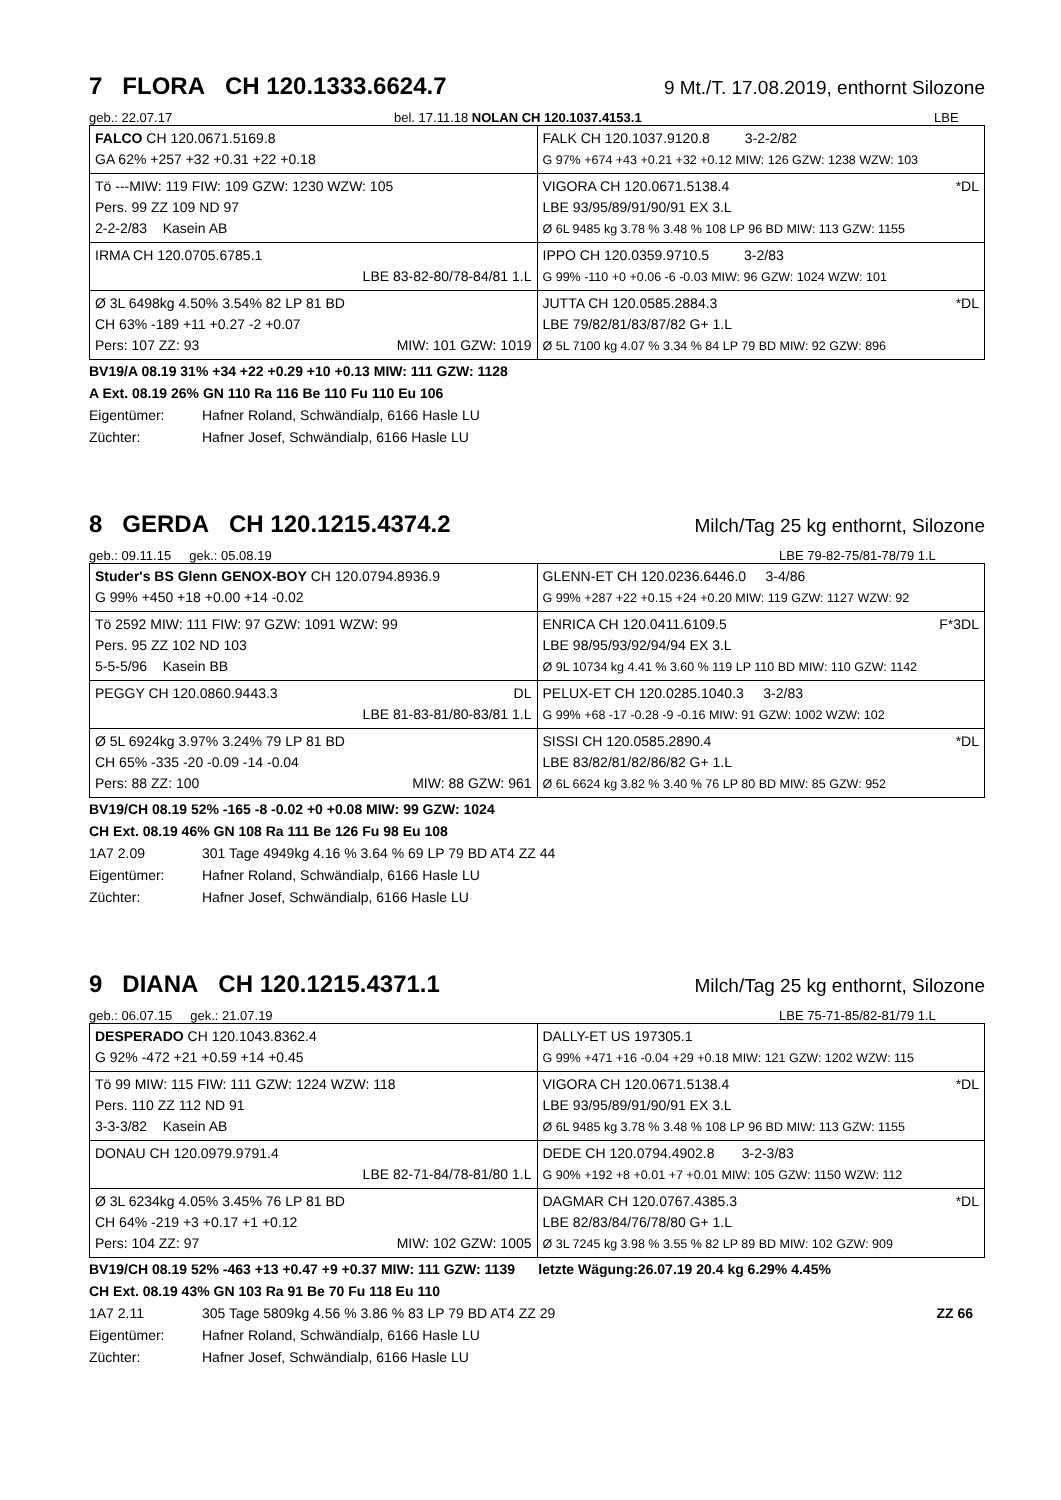7 FLORA CH 120.1333.6624.7
9 Mt./T. 17.08.2019, enthornt Silozone
geb.: 22.07.17 bel. 17.11.18 NOLAN CH 120.1037.4153.1 LBE
| FALCO CH 120.0671.5169.8 GA 62% +257 +32 +0.31 +22 +0.18 | FALK CH 120.1037.9120.8 3-2-2/82 G 97% +674 +43 +0.21 +32 +0.12 MIW: 126 GZW: 1238 WZW: 103 |
| Tö ---MIW: 119 FIW: 109 GZW: 1230 WZW: 105 Pers. 99 ZZ 109 ND 97 2-2-2/83 Kasein AB | VIGORA CH 120.0671.5138.4 *DL LBE 93/95/89/91/90/91 EX 3.L Ø 6L 9485 kg 3.78 % 3.48 % 108 LP 96 BD MIW: 113 GZW: 1155 |
| IRMA CH 120.0705.6785.1 LBE 83-82-80/78-84/81 1.L | IPPO CH 120.0359.9710.5 3-2/83 G 99% -110 +0 +0.06 -6 -0.03 MIW: 96 GZW: 1024 WZW: 101 |
| Ø 3L 6498kg 4.50% 3.54% 82 LP 81 BD CH 63% -189 +11 +0.27 -2 +0.07 Pers: 107 ZZ: 93 MIW: 101 GZW: 1019 | JUTTA CH 120.0585.2884.3 *DL LBE 79/82/81/83/87/82 G+ 1.L Ø 5L 7100 kg 4.07 % 3.34 % 84 LP 79 BD MIW: 92 GZW: 896 |
BV19/A 08.19 31% +34 +22 +0.29 +10 +0.13 MIW: 111 GZW: 1128
A Ext. 08.19 26% GN 110 Ra 116 Be 110 Fu 110 Eu 106
Eigentümer: Hafner Roland, Schwändialp, 6166 Hasle LU
Züchter: Hafner Josef, Schwändialp, 6166 Hasle LU
8 GERDA CH 120.1215.4374.2
Milch/Tag 25 kg enthornt, Silozone
geb.: 09.11.15 gek.: 05.08.19 LBE 79-82-75/81-78/79 1.L
| Studer's BS Glenn GENOX-BOY CH 120.0794.8936.9 G 99% +450 +18 +0.00 +14 -0.02 | GLENN-ET CH 120.0236.6446.0 3-4/86 G 99% +287 +22 +0.15 +24 +0.20 MIW: 119 GZW: 1127 WZW: 92 |
| Tö 2592 MIW: 111 FIW: 97 GZW: 1091 WZW: 99 Pers. 95 ZZ 102 ND 103 5-5-5/96 Kasein BB | ENRICA CH 120.0411.6109.5 F*3DL LBE 98/95/93/92/94/94 EX 3.L Ø 9L 10734 kg 4.41 % 3.60 % 119 LP 110 BD MIW: 110 GZW: 1142 |
| PEGGY CH 120.0860.9443.3 DL LBE 81-83-81/80-83/81 1.L | PELUX-ET CH 120.0285.1040.3 3-2/83 G 99% +68 -17 -0.28 -9 -0.16 MIW: 91 GZW: 1002 WZW: 102 |
| Ø 5L 6924kg 3.97% 3.24% 79 LP 81 BD CH 65% -335 -20 -0.09 -14 -0.04 Pers: 88 ZZ: 100 MIW: 88 GZW: 961 | SISSI CH 120.0585.2890.4 *DL LBE 83/82/81/82/86/82 G+ 1.L Ø 6L 6624 kg 3.82 % 3.40 % 76 LP 80 BD MIW: 85 GZW: 952 |
BV19/CH 08.19 52% -165 -8 -0.02 +0 +0.08 MIW: 99 GZW: 1024
CH Ext. 08.19 46% GN 108 Ra 111 Be 126 Fu 98 Eu 108
1A7 2.09 301 Tage 4949kg 4.16 % 3.64 % 69 LP 79 BD AT4 ZZ 44
Eigentümer: Hafner Roland, Schwändialp, 6166 Hasle LU
Züchter: Hafner Josef, Schwändialp, 6166 Hasle LU
9 DIANA CH 120.1215.4371.1
Milch/Tag 25 kg enthornt, Silozone
geb.: 06.07.15 gek.: 21.07.19 LBE 75-71-85/82-81/79 1.L
| DESPERADO CH 120.1043.8362.4 G 92% -472 +21 +0.59 +14 +0.45 | DALLY-ET US 197305.1 G 99% +471 +16 -0.04 +29 +0.18 MIW: 121 GZW: 1202 WZW: 115 |
| Tö 99 MIW: 115 FIW: 111 GZW: 1224 WZW: 118 Pers. 110 ZZ 112 ND 91 3-3-3/82 Kasein AB | VIGORA CH 120.0671.5138.4 *DL LBE 93/95/89/91/90/91 EX 3.L Ø 6L 9485 kg 3.78 % 3.48 % 108 LP 96 BD MIW: 113 GZW: 1155 |
| DONAU CH 120.0979.9791.4 LBE 82-71-84/78-81/80 1.L | DEDE CH 120.0794.4902.8 3-2-3/83 G 90% +192 +8 +0.01 +7 +0.01 MIW: 105 GZW: 1150 WZW: 112 |
| Ø 3L 6234kg 4.05% 3.45% 76 LP 81 BD CH 64% -219 +3 +0.17 +1 +0.12 Pers: 104 ZZ: 97 MIW: 102 GZW: 1005 | DAGMAR CH 120.0767.4385.3 *DL LBE 82/83/84/76/78/80 G+ 1.L Ø 3L 7245 kg 3.98 % 3.55 % 82 LP 89 BD MIW: 102 GZW: 909 |
BV19/CH 08.19 52% -463 +13 +0.47 +9 +0.37 MIW: 111 GZW: 1139 letzte Wägung:26.07.19 20.4 kg 6.29% 4.45%
CH Ext. 08.19 43% GN 103 Ra 91 Be 70 Fu 118 Eu 110
1A7 2.11 305 Tage 5809kg 4.56 % 3.86 % 83 LP 79 BD AT4 ZZ 29 ZZ 66
Eigentümer: Hafner Roland, Schwändialp, 6166 Hasle LU
Züchter: Hafner Josef, Schwändialp, 6166 Hasle LU